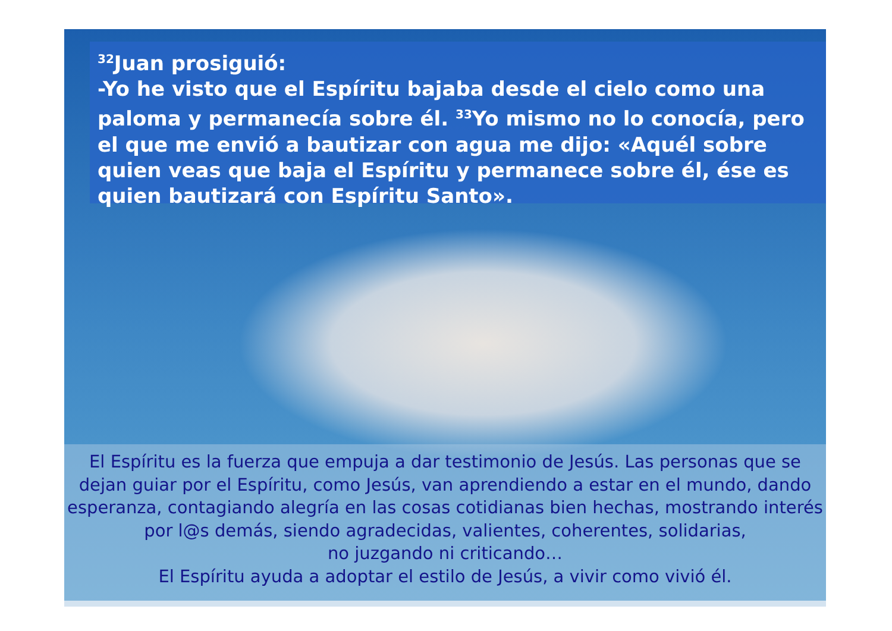<sup>32</sup> Juan prosiguió:
-Yo he visto que el Espíritu bajaba desde el cielo como una paloma y permanecía sobre él. <sup>33</sup>Yo mismo no lo conocía, pero el que me envió a bautizar con agua me dijo: «Aquél sobre quien veas que baja el Espíritu y permanece sobre él, ése es quien bautizará con Espíritu Santo».
El Espíritu es la fuerza que empuja a dar testimonio de Jesús. Las personas que se dejan guiar por el Espíritu, como Jesús, van aprendiendo a estar en el mundo, dando esperanza, contagiando alegría en las cosas cotidianas bien hechas, mostrando interés por l@s demás, siendo agradecidas, valientes, coherentes, solidarias,
no juzgando ni criticando…
El Espíritu ayuda a adoptar el estilo de Jesús, a vivir como vivió él.